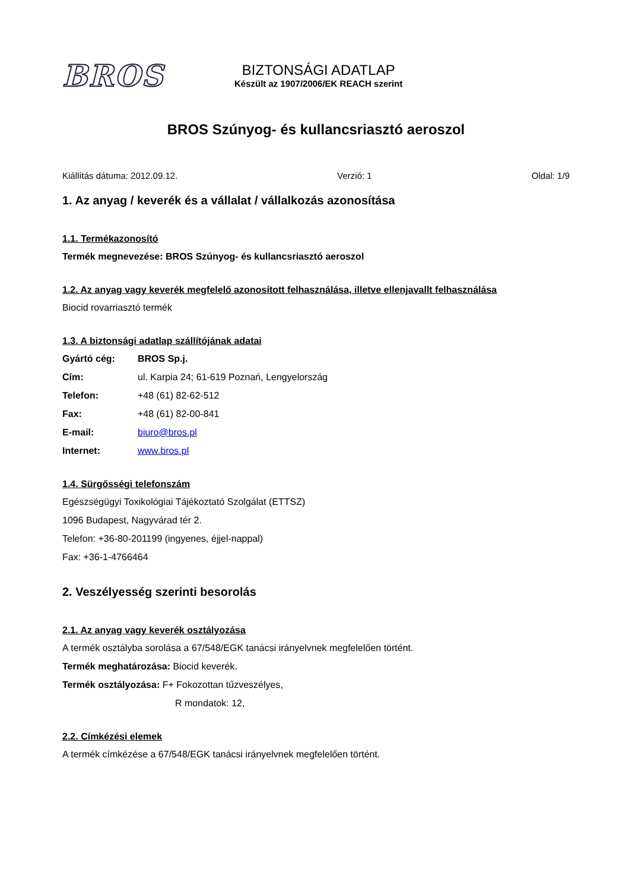BROS
BIZTONSÁGI ADATLAP
Készült az 1907/2006/EK REACH szerint
BROS Szúnyog- és kullancsriasztó aeroszol
Kiállítás dátuma: 2012.09.12. Verzió: 1 Oldal: 1/9
1. Az anyag / keverék és a vállalat / vállalkozás azonosítása
1.1. Termékazonosító
Termék megnevezése: BROS Szúnyog- és kullancsriasztó aeroszol
1.2. Az anyag vagy keverék megfelelő azonosított felhasználása, illetve ellenjavallt felhasználása
Biocid rovarriasztó termék
1.3. A biztonsági adatlap szállítójának adatai
Gyártó cég: BROS Sp.j.
Cím: ul. Karpia 24; 61-619 Poznań, Lengyelország
Telefon: +48 (61) 82-62-512
Fax: +48 (61) 82-00-841
E-mail: biuro@bros.pl
Internet: www.bros.pl
1.4. Sürgősségi telefonszám
Egészségügyi Toxikológiai Tájékoztató Szolgálat (ETTSZ)
1096 Budapest, Nagyvárad tér 2.
Telefon: +36-80-201199 (ingyenes, éjjel-nappal)
Fax: +36-1-4766464
2. Veszélyesség szerinti besorolás
2.1. Az anyag vagy keverék osztályozása
A termék osztályba sorolása a 67/548/EGK tanácsi irányelvnek megfelelően történt.
Termék meghatározása: Biocid keverék.
Termék osztályozása: F+ Fokozottan tűzveszélyes,
R mondatok: 12,
2.2. Címkézési elemek
A termék címkézése a 67/548/EGK tanácsi irányelvnek megfelelően történt.